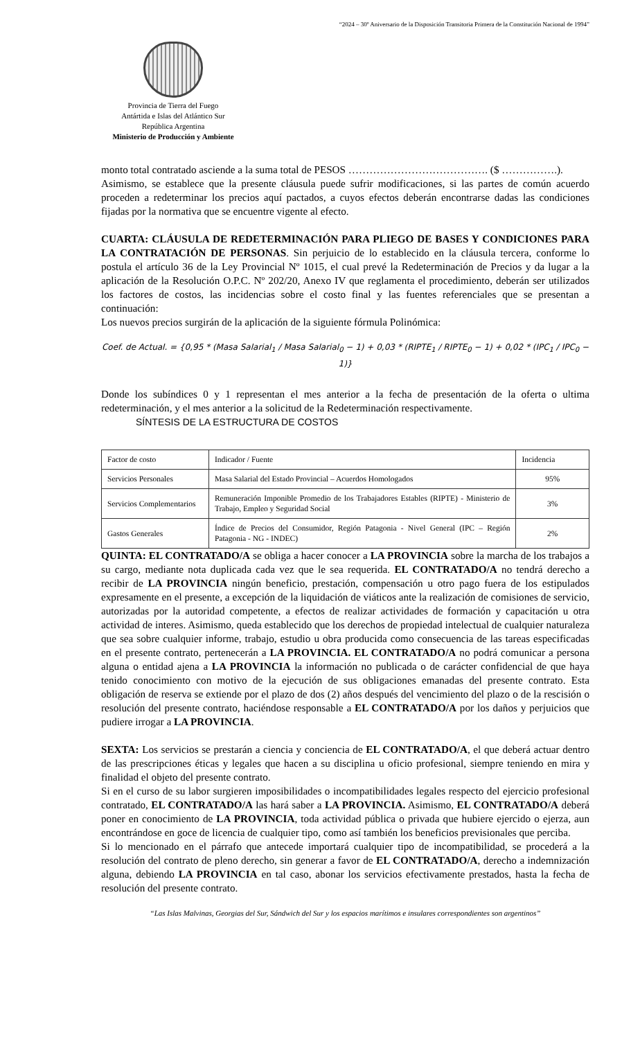“2024 – 30º Aniversario de la Disposición Transitoria Primera de la Constitución Nacional de 1994”
Provincia de Tierra del Fuego
Antártida e Islas del Atlántico Sur
República Argentina
Ministerio de Producción y Ambiente
monto total contratado asciende a la suma total de PESOS …………………………………. ($ …………….).
Asimismo, se establece que la presente cláusula puede sufrir modificaciones, si las partes de común acuerdo proceden a redeterminar los precios aquí pactados, a cuyos efectos deberán encontrarse dadas las condiciones fijadas por la normativa que se encuentre vigente al efecto.
CUARTA: CLÁUSULA DE REDETERMINACIÓN PARA PLIEGO DE BASES Y CONDICIONES PARA LA CONTRATACIÓN DE PERSONAS. Sin perjuicio de lo establecido en la cláusula tercera, conforme lo postula el artículo 36 de la Ley Provincial Nº 1015, el cual prevé la Redeterminación de Precios y da lugar a la aplicación de la Resolución O.P.C. Nº 202/20, Anexo IV que reglamenta el procedimiento, deberán ser utilizados los factores de costos, las incidencias sobre el costo final y las fuentes referenciales que se presentan a continuación:
Los nuevos precios surgirán de la aplicación de la siguiente fórmula Polinómica:
Coef. de Actual. = {0,95 * (Masa Salarial<sub>1</sub> / Masa Salarial<sub>0</sub> − 1) + 0,03 * (RIPTE<sub>1</sub> / RIPTE<sub>0</sub> − 1) + 0,02 * (IPC<sub>1</sub> / IPC<sub>0</sub> − 1)}
Donde los subíndices 0 y 1 representan el mes anterior a la fecha de presentación de la oferta o ultima redeterminación, y el mes anterior a la solicitud de la Redeterminación respectivamente.
SÍNTESIS DE LA ESTRUCTURA DE COSTOS
| Factor de costo | Indicador / Fuente | Incidencia |
| --- | --- | --- |
| Servicios Personales | Masa Salarial del Estado Provincial – Acuerdos Homologados | 95% |
| Servicios Complementarios | Remuneración Imponible Promedio de los Trabajadores Estables (RIPTE) - Ministerio de Trabajo, Empleo y Seguridad Social | 3% |
| Gastos Generales | Índice de Precios del Consumidor, Región Patagonia - Nivel General (IPC – Región Patagonia - NG - INDEC) | 2% |
QUINTA: EL CONTRATADO/A se obliga a hacer conocer a LA PROVINCIA sobre la marcha de los trabajos a su cargo, mediante nota duplicada cada vez que le sea requerida. EL CONTRATADO/A no tendrá derecho a recibir de LA PROVINCIA ningún beneficio, prestación, compensación u otro pago fuera de los estipulados expresamente en el presente, a excepción de la liquidación de viáticos ante la realización de comisiones de servicio, autorizadas por la autoridad competente, a efectos de realizar actividades de formación y capacitación u otra actividad de interes. Asimismo, queda establecido que los derechos de propiedad intelectual de cualquier naturaleza que sea sobre cualquier informe, trabajo, estudio u obra producida como consecuencia de las tareas especificadas en el presente contrato, pertenecerán a LA PROVINCIA. EL CONTRATADO/A no podrá comunicar a persona alguna o entidad ajena a LA PROVINCIA la información no publicada o de carácter confidencial de que haya tenido conocimiento con motivo de la ejecución de sus obligaciones emanadas del presente contrato. Esta obligación de reserva se extiende por el plazo de dos (2) años después del vencimiento del plazo o de la rescisión o resolución del presente contrato, haciéndose responsable a EL CONTRATADO/A por los daños y perjuicios que pudiere irrogar a LA PROVINCIA.
SEXTA: Los servicios se prestarán a ciencia y conciencia de EL CONTRATADO/A, el que deberá actuar dentro de las prescripciones éticas y legales que hacen a su disciplina u oficio profesional, siempre teniendo en mira y finalidad el objeto del presente contrato.
Si en el curso de su labor surgieren imposibilidades o incompatibilidades legales respecto del ejercicio profesional contratado, EL CONTRATADO/A las hará saber a LA PROVINCIA. Asimismo, EL CONTRATADO/A deberá poner en conocimiento de LA PROVINCIA, toda actividad pública o privada que hubiere ejercido o ejerza, aun encontrándose en goce de licencia de cualquier tipo, como así también los beneficios previsionales que perciba.
Si lo mencionado en el párrafo que antecede importará cualquier tipo de incompatibilidad, se procederá a la resolución del contrato de pleno derecho, sin generar a favor de EL CONTRATADO/A, derecho a indemnización alguna, debiendo LA PROVINCIA en tal caso, abonar los servicios efectivamente prestados, hasta la fecha de resolución del presente contrato.
“Las Islas Malvinas, Georgias del Sur, Sándwich del Sur y los espacios marítimos e insulares correspondientes son argentinos”